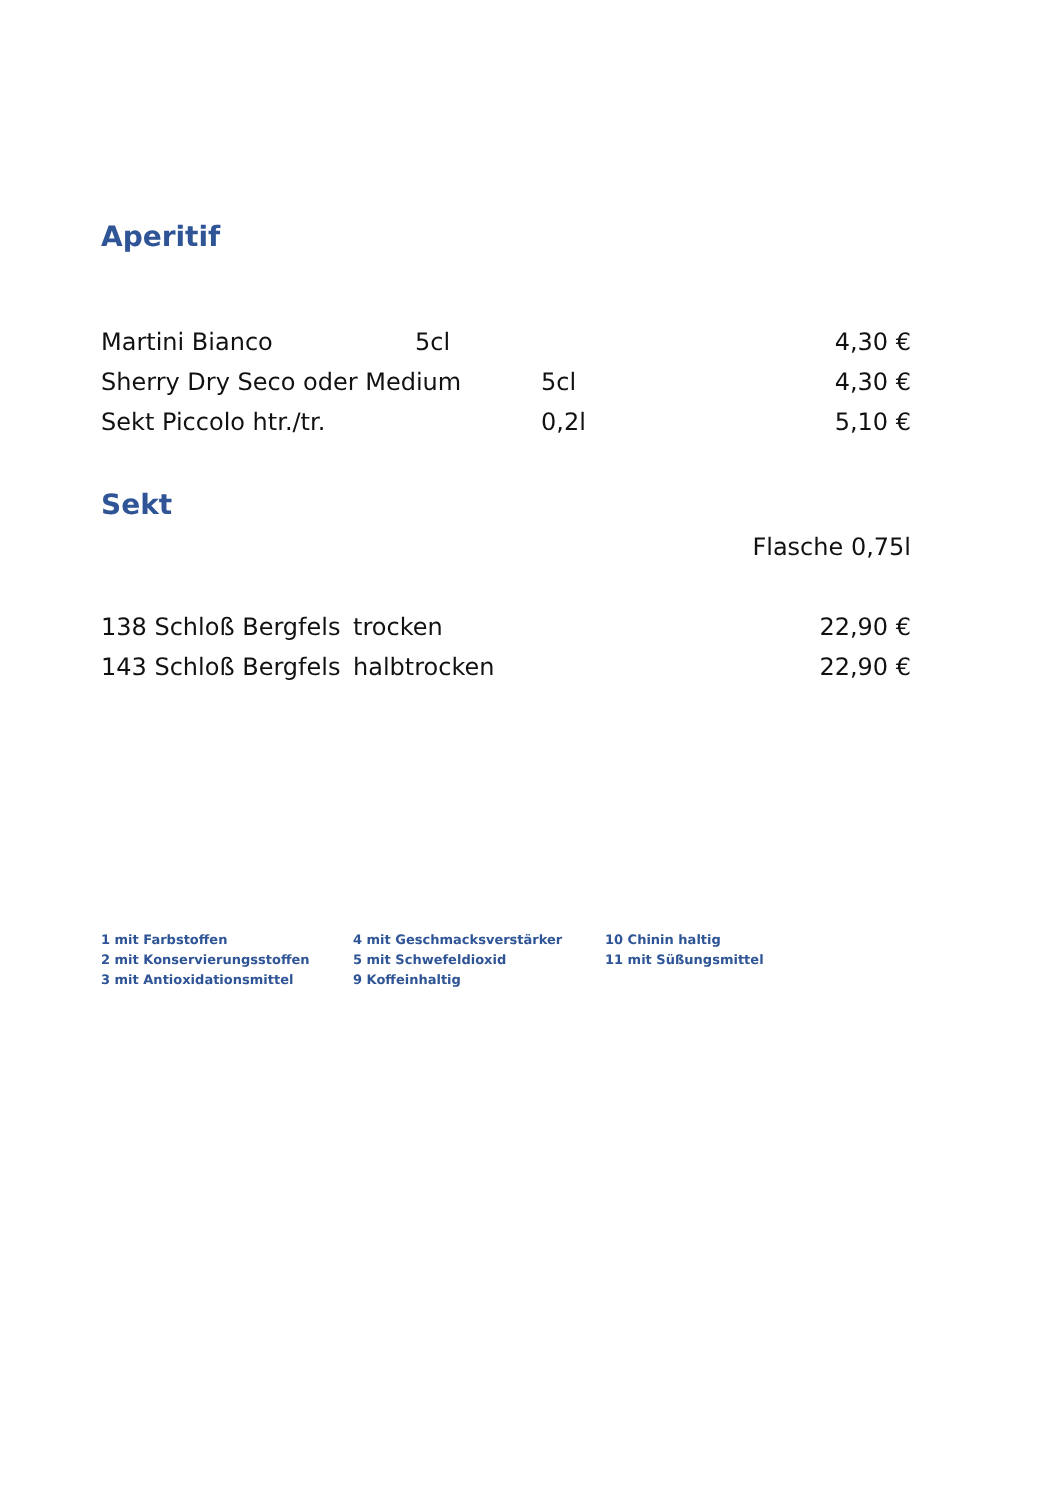Aperitif
Martini Bianco 5cl 4,30 €
Sherry Dry Seco oder Medium 5cl 4,30 €
Sekt Piccolo htr./tr. 0,2l 5,10 €
Sekt
Flasche 0,75l
138 Schloß Bergfels trocken 22,90 €
143 Schloß Bergfels halbtrocken 22,90 €
1 mit Farbstoffen
2 mit Konservierungsstoffen
3 mit Antioxidationsmittel
4 mit Geschmacksverstärker
5 mit Schwefeldioxid
9 Koffeinhaltig
10 Chinin haltig
11 mit Süßungsmittel